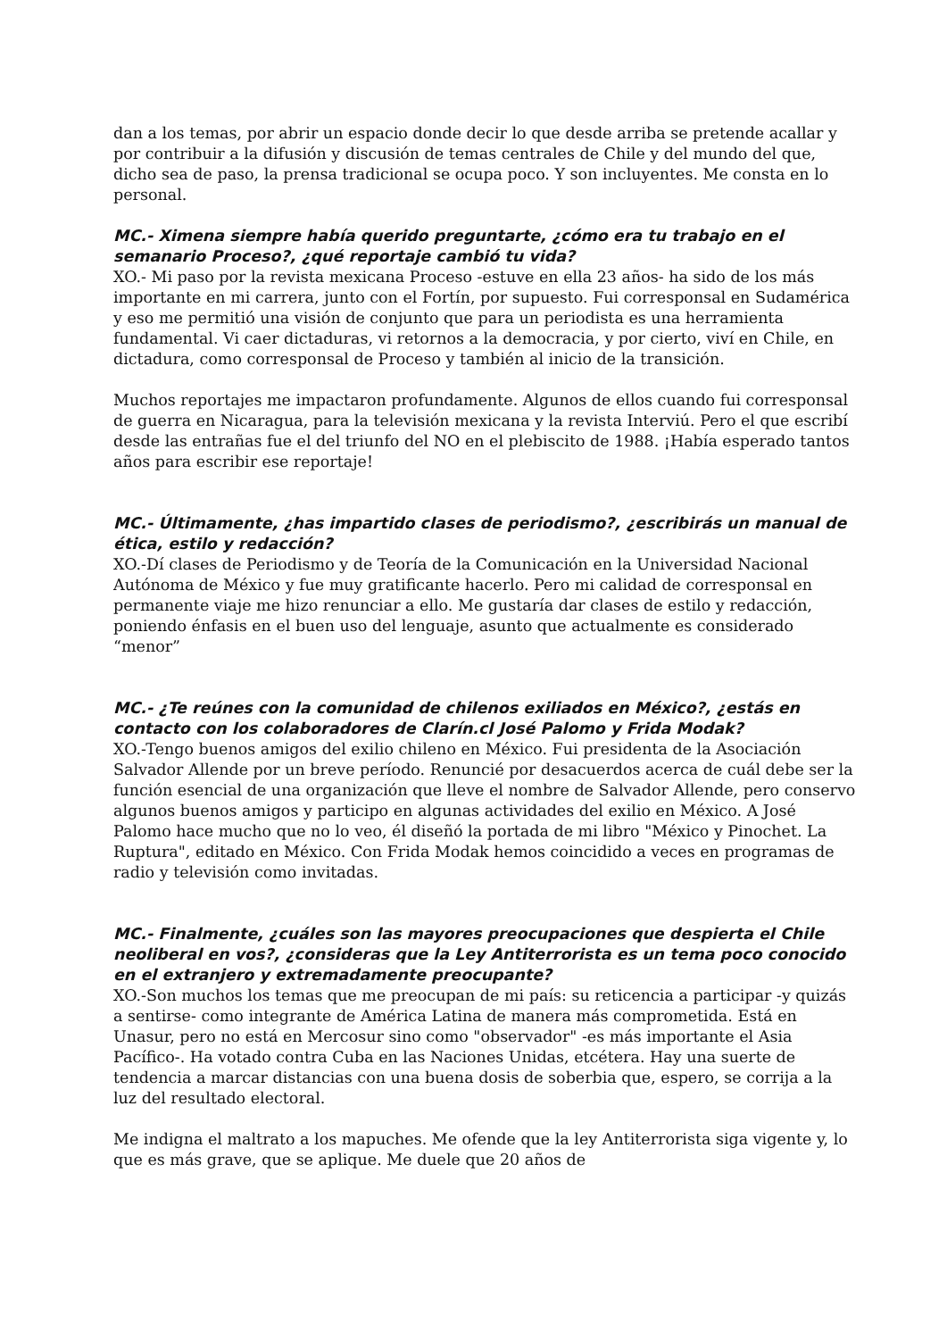dan a los temas, por abrir un espacio donde decir lo que desde arriba se pretende acallar y por contribuir a la difusión y discusión de temas centrales de Chile y del mundo del que, dicho sea de paso, la prensa tradicional se ocupa poco. Y son incluyentes. Me consta en lo personal.
MC.- Ximena siempre había querido preguntarte, ¿cómo era tu trabajo en el semanario Proceso?, ¿qué reportaje cambió tu vida?
XO.- Mi paso por la revista mexicana Proceso -estuve en ella 23 años- ha sido de los más importante en mi carrera, junto con el Fortín, por supuesto. Fui corresponsal en Sudamérica y eso me permitió una visión de conjunto que para un periodista es una herramienta fundamental. Vi caer dictaduras, vi retornos a la democracia, y por cierto, viví en Chile, en dictadura, como corresponsal de Proceso y también al inicio de la transición.
Muchos reportajes me impactaron profundamente. Algunos de ellos cuando fui corresponsal de guerra en Nicaragua, para la televisión mexicana y la revista Interviú. Pero el que escribí desde las entrañas fue el del triunfo del NO en el plebiscito de 1988. ¡Había esperado tantos años para escribir ese reportaje!
MC.- Últimamente, ¿has impartido clases de periodismo?, ¿escribirás un manual de ética, estilo y redacción?
XO.-Dí clases de Periodismo y de Teoría de la Comunicación en la Universidad Nacional Autónoma de México y fue muy gratificante hacerlo. Pero mi calidad de corresponsal en permanente viaje me hizo renunciar a ello. Me gustaría dar clases de estilo y redacción, poniendo énfasis en el buen uso del lenguaje, asunto que actualmente es considerado “menor”
MC.- ¿Te reúnes con la comunidad de chilenos exiliados en México?, ¿estás en contacto con los colaboradores de Clarín.cl José Palomo y Frida Modak?
XO.-Tengo buenos amigos del exilio chileno en México. Fui presidenta de la Asociación Salvador Allende por un breve período. Renuncié por desacuerdos acerca de cuál debe ser la función esencial de una organización que lleve el nombre de Salvador Allende, pero conservo algunos buenos amigos y participo en algunas actividades del exilio en México. A José Palomo hace mucho que no lo veo, él diseñó la portada de mi libro "México y Pinochet. La Ruptura", editado en México. Con Frida Modak hemos coincidido a veces en programas de radio y televisión como invitadas.
MC.- Finalmente, ¿cuáles son las mayores preocupaciones que despierta el Chile neoliberal en vos?, ¿consideras que la Ley Antiterrorista es un tema poco conocido en el extranjero y extremadamente preocupante?
XO.-Son muchos los temas que me preocupan de mi país: su reticencia a participar -y quizás a sentirse- como integrante de América Latina de manera más comprometida. Está en Unasur, pero no está en Mercosur sino como "observador" -es más importante el Asia Pacífico-. Ha votado contra Cuba en las Naciones Unidas, etcétera. Hay una suerte de tendencia a marcar distancias con una buena dosis de soberbia que, espero, se corrija a la luz del resultado electoral.
Me indigna el maltrato a los mapuches. Me ofende que la ley Antiterrorista siga vigente y, lo que es más grave, que se aplique. Me duele que 20 años de